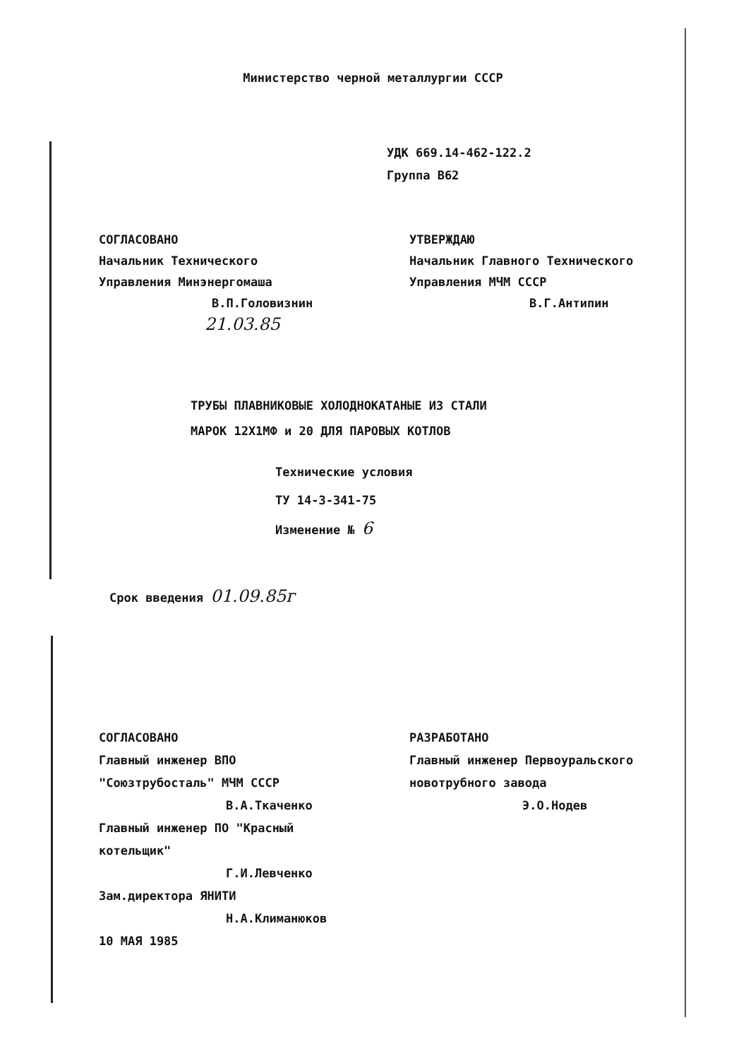Министерство черной металлургии СССР
УДК 669.14-462-122.2
Группа В62
СОГЛАСОВАНО
Начальник Технического
Управления Минэнергомаша
В.П.Головизнин
21.03.85
УТВЕРЖДАЮ
Начальник Главного Технического
Управления МЧМ СССР
В.Г.Антипин
ТРУБЫ ПЛАВНИКОВЫЕ ХОЛОДНОКАТАНЫЕ ИЗ СТАЛИ
МАРОК 12Х1МФ и 20 ДЛЯ ПАРОВЫХ КОТЛОВ
Технические условия
ТУ 14-3-341-75
Изменение № 6
Срок введения 01.09.85г
СОГЛАСОВАНО
Главный инженер ВПО
"Союзтрубосталь" МЧМ СССР
В.А.Ткаченко
Главный инженер ПО "Красный
котельщик"
Г.И.Левченко
Зам.директора ЯНИТИ
Н.А.Климанюков
10 МАЯ 1985
РАЗРАБОТАНО
Главный инженер Первоуральского
новотрубного завода
Э.О.Нодев